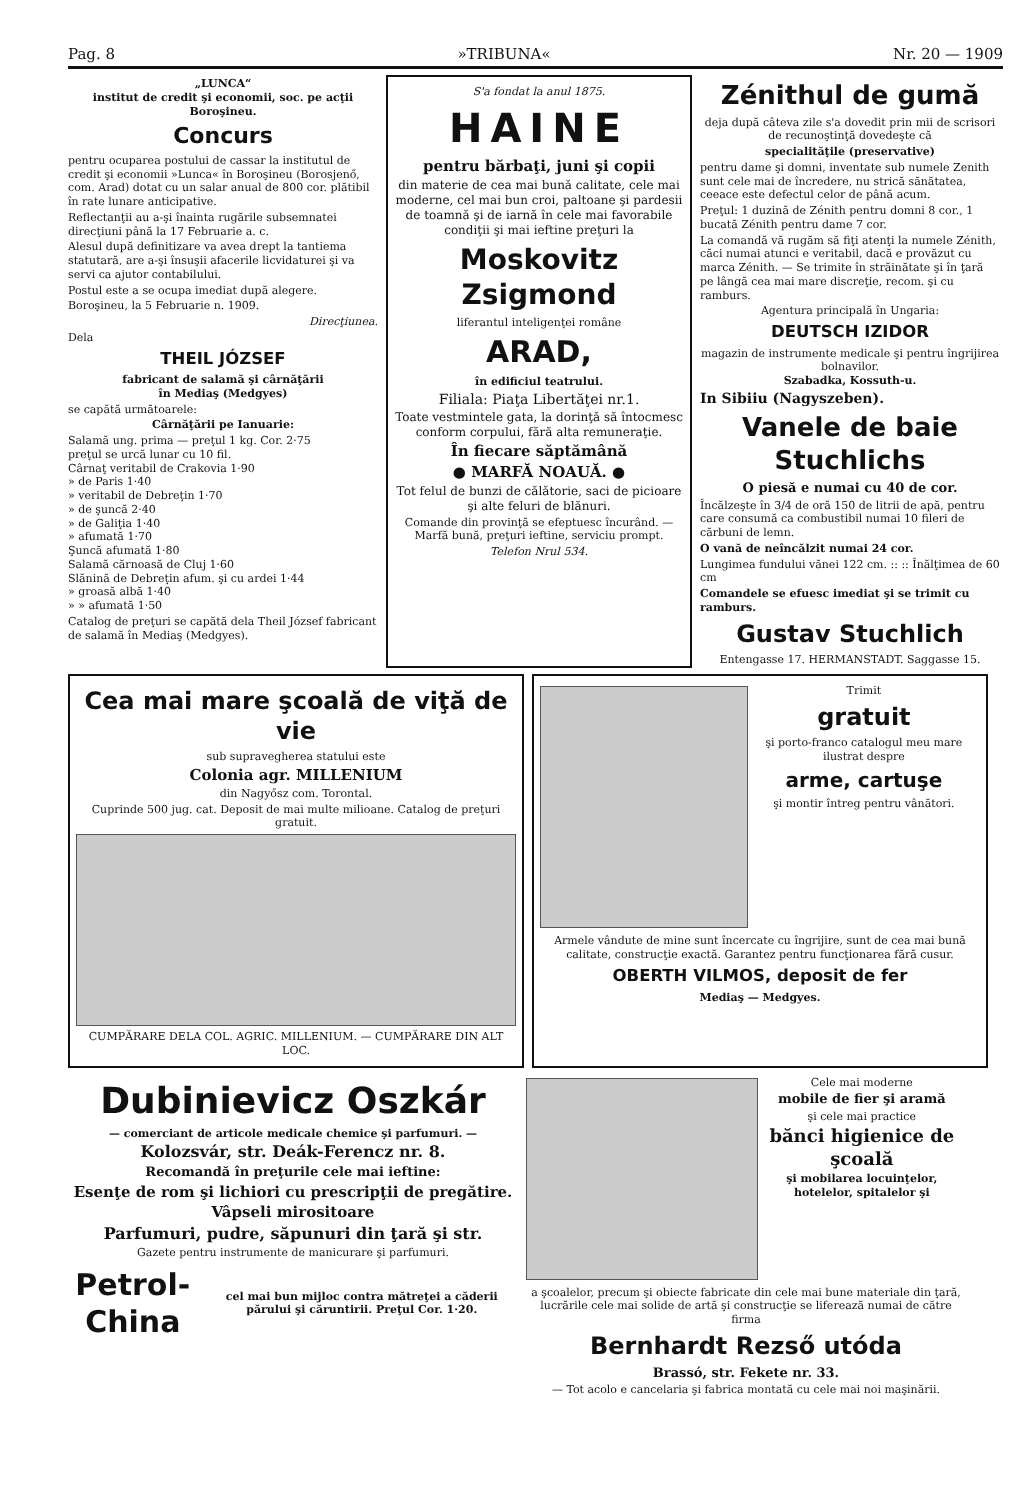Pag. 8 »TRIBUNA« Nr. 20 — 1909
„LUNCA“
institut de credit şi economii, soc. pe acţii
Boroşineu.
Concurs
pentru ocuparea postului de cassar la institutul de credit şi economii »Lunca« în Boroşineu (Borosjenő, com. Arad) dotat cu un salar anual de 800 cor. plătibil în rate lunare anticipative.
Reflectanţii au a-şi înainta rugările subsemnatei direcţiuni până la 17 Februarie a. c.
Alesul după definitizare va avea drept la tantiema statutară, are a-şi însuşii afacerile licvidaturei şi va servi ca ajutor contabilului.
Postul este a se ocupa imediat după alegere.
Boroşineu, la 5 Februarie n. 1909.
Direcţiunea.
Dela
THEIL JÓZSEF
fabricant de salamă şi cârnăţării
în Mediaş (Medgyes)
se capătă următoarele:
Cârnăţării pe Ianuarie:
Salamă ung. prima — preţul 1 kg. Cor. 2·75
preţul se urcă lunar cu 10 fil.
Cârnaţ veritabil de Crakovia 1·90
» de Paris 1·40
» veritabil de Debreţin 1·70
» de şuncă 2·40
» de Galiţia 1·40
» afumată 1·70
Şuncă afumată 1·80
Salamă cărnoasă de Cluj 1·60
Slănină de Debreţin afum. şi cu ardei 1·44
» groasă albă 1·40
» » afumată 1·50
Catalog de preţuri se capătă dela Theil József fabricant de salamă în Mediaş (Medgyes).
S'a fondat la anul 1875.
HAINE
pentru bărbaţi, juni şi copii
din materie de cea mai bună calitate, cele mai moderne, cel mai bun croi, paltoane şi pardesii de toamnă şi de iarnă în cele mai favorabile condiţii şi mai ieftine preţuri la
Moskovitz Zsigmond
liferantul inteligenţei române
ARAD,
în edificiul teatrului.
Filiala: Piaţa Libertăţei nr.1.
Toate vestmintele gata, la dorinţă să întocmesc conform corpului, fără alta remuneraţie.
În fiecare săptămână
● MARFĂ NOAUĂ. ●
Tot felul de bunzi de călătorie, saci de picioare şi alte feluri de blănuri.
Comande din provinţă se efeptuesc încurând. — Marfă bună, preţuri ieftine, serviciu prompt.
Telefon Nrul 534.
Zénithul de gumă
deja după câteva zile s'a dovedit prin mii de scrisori de recunoştinţă dovedeşte că
specialităţile (preservative)
pentru dame şi domni, inventate sub numele Zenith sunt cele mai de încredere, nu strică sănătatea, ceeace este defectul celor de până acum.
Preţul: 1 duzină de Zénith pentru domni 8 cor., 1 bucată Zénith pentru dame 7 cor.
La comandă vă rugăm să fiţi atenţi la numele Zénith, căci numai atunci e veritabil, dacă e provăzut cu marca Zénith. — Se trimite în străinătate şi în ţară pe lângă cea mai mare discreţie, recom. şi cu ramburs.
Agentura principală în Ungaria:
DEUTSCH IZIDOR
magazin de instrumente medicale şi pentru îngrijirea bolnavilor.
Szabadka, Kossuth-u.
In Sibiiu (Nagyszeben).
Vanele de baie Stuchlichs
O piesă e numai cu 40 de cor.
Încălzeşte în 3/4 de oră 150 de litrii de apă, pentru care consumă ca combustibil numai 10 fileri de cărbuni de lemn.
O vană de neîncălzit numai 24 cor.
Lungimea fundului vănei 122 cm. :: :: Înălţimea de 60 cm
Comandele se efuesc imediat şi se trimit cu ramburs.
Gustav Stuchlich
Entengasse 17. HERMANSTADT. Saggasse 15.
Cea mai mare şcoală de viţă de vie
sub supravegherea statului este
Colonia agr. MILLENIUM
din Nagyősz com. Torontal.
Cuprinde 500 jug. cat. Deposit de mai multe milioane. Catalog de preţuri gratuit.
CUMPĂRARE DELA COL. AGRIC. MILLENIUM. — CUMPĂRARE DIN ALT LOC.
Trimit
gratuit
şi porto-franco catalogul meu mare ilustrat despre
arme, cartuşe
şi montir întreg pentru vânători.
Armele vândute de mine sunt încercate cu îngrijire, sunt de cea mai bună calitate, construcţie exactă. Garantez pentru funcţionarea fără cusur.
OBERTH VILMOS, deposit de fer
Mediaş — Medgyes.
Dubinievicz Oszkár
— comerciant de articole medicale chemice şi parfumuri. —
Kolozsvár, str. Deák-Ferencz nr. 8.
Recomandă în preţurile cele mai ieftine:
Esenţe de rom şi lichiori cu prescripţii de pregătire.
Vâpseli mirositoare
Parfumuri, pudre, săpunuri din ţară şi str.
Gazete pentru instrumente de manicurare şi parfumuri.
Petrol-China
cel mai bun mijloc contra mătreţei a căderii părului şi căruntirii. Preţul Cor. 1·20.
Cele mai moderne
mobile de fier şi aramă
şi cele mai practice
bănci higienice de şcoală
şi mobilarea locuinţelor, hotelelor, spitalelor şi
a şcoalelor, precum şi obiecte fabricate din cele mai bune materiale din ţară, lucrările cele mai solide de artă şi construcţie se liferează numai de către firma
Bernhardt Rezső utóda
Brassó, str. Fekete nr. 33.
— Tot acolo e cancelaria şi fabrica montată cu cele mai noi maşinării.